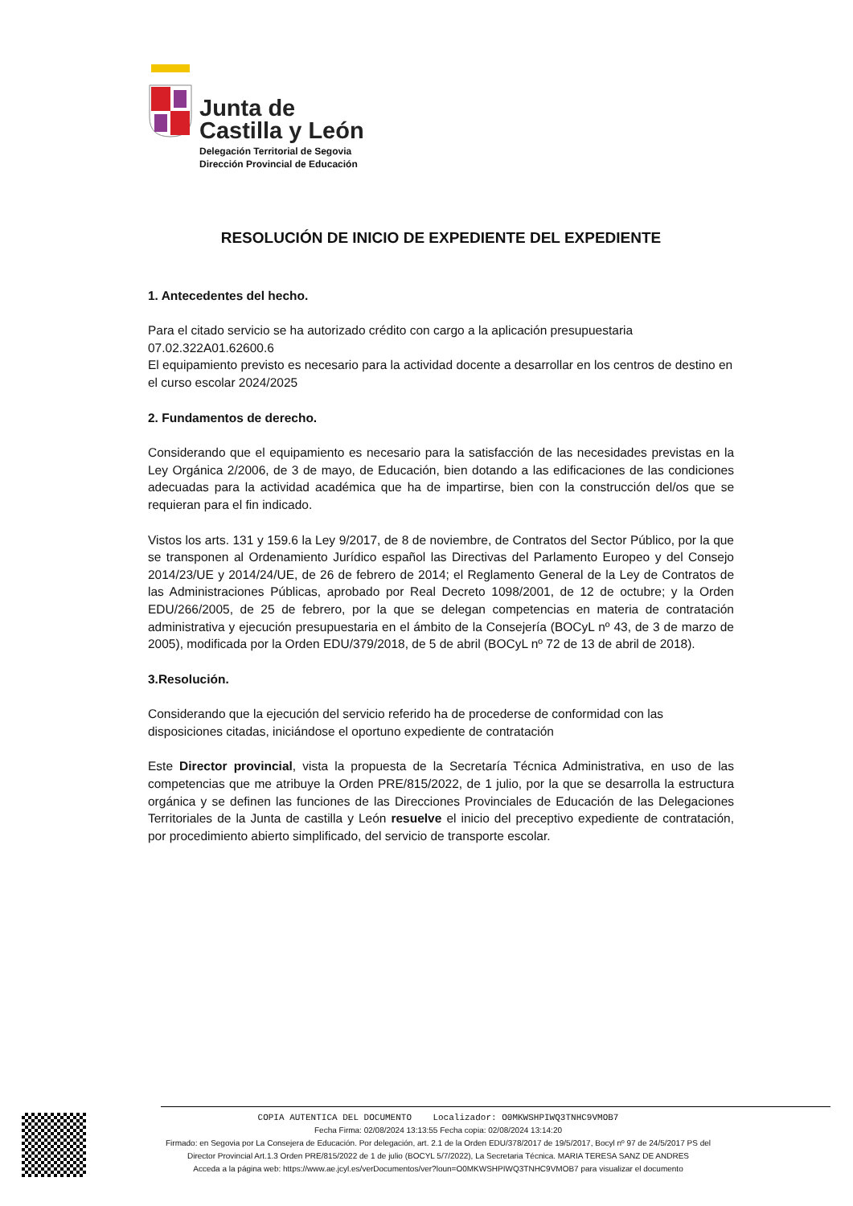Junta de
Castilla y León
Delegación Territorial de Segovia
Dirección Provincial de Educación
RESOLUCIÓN DE INICIO DE EXPEDIENTE DEL EXPEDIENTE
1. Antecedentes del hecho.
Para el citado servicio se ha autorizado crédito con cargo a la aplicación presupuestaria
07.02.322A01.62600.6
El equipamiento previsto es necesario para la actividad docente a desarrollar en los centros de destino en el curso escolar 2024/2025
2. Fundamentos de derecho.
Considerando que el equipamiento es necesario para la satisfacción de las necesidades previstas en la Ley Orgánica 2/2006, de 3 de mayo, de Educación, bien dotando a las edificaciones de las condiciones adecuadas para la actividad académica que ha de impartirse, bien con la construcción del/os que se requieran para el fin indicado.
Vistos los arts. 131 y 159.6 la Ley 9/2017, de 8 de noviembre, de Contratos del Sector Público, por la que se transponen al Ordenamiento Jurídico español las Directivas del Parlamento Europeo y del Consejo 2014/23/UE y 2014/24/UE, de 26 de febrero de 2014; el Reglamento General de la Ley de Contratos de las Administraciones Públicas, aprobado por Real Decreto 1098/2001, de 12 de octubre; y la Orden EDU/266/2005, de 25 de febrero, por la que se delegan competencias en materia de contratación administrativa y ejecución presupuestaria en el ámbito de la Consejería (BOCyL nº 43, de 3 de marzo de 2005), modificada por la Orden EDU/379/2018, de 5 de abril (BOCyL nº 72 de 13 de abril de 2018).
3.Resolución.
Considerando que la ejecución del servicio referido ha de procederse de conformidad con las disposiciones citadas, iniciándose el oportuno expediente de contratación
Este Director provincial, vista la propuesta de la Secretaría Técnica Administrativa, en uso de las competencias que me atribuye la Orden PRE/815/2022, de 1 julio, por la que se desarrolla la estructura orgánica y se definen las funciones de las Direcciones Provinciales de Educación de las Delegaciones Territoriales de la Junta de castilla y León resuelve el inicio del preceptivo expediente de contratación, por procedimiento abierto simplificado, del servicio de transporte escolar.
COPIA AUTENTICA DEL DOCUMENTO Localizador: O0MKWSHPIWQ3TNHC9VMOB7
Fecha Firma: 02/08/2024 13:13:55 Fecha copia: 02/08/2024 13:14:20
Firmado: en Segovia por La Consejera de Educación. Por delegación, art. 2.1 de la Orden EDU/378/2017 de 19/5/2017, Bocyl nº 97 de 24/5/2017 PS del Director Provincial Art.1.3 Orden PRE/815/2022 de 1 de julio (BOCYL 5/7/2022), La Secretaria Técnica. MARIA TERESA SANZ DE ANDRES
Acceda a la página web: https://www.ae.jcyl.es/verDocumentos/ver?loun=O0MKWSHPIWQ3TNHC9VMOB7 para visualizar el documento